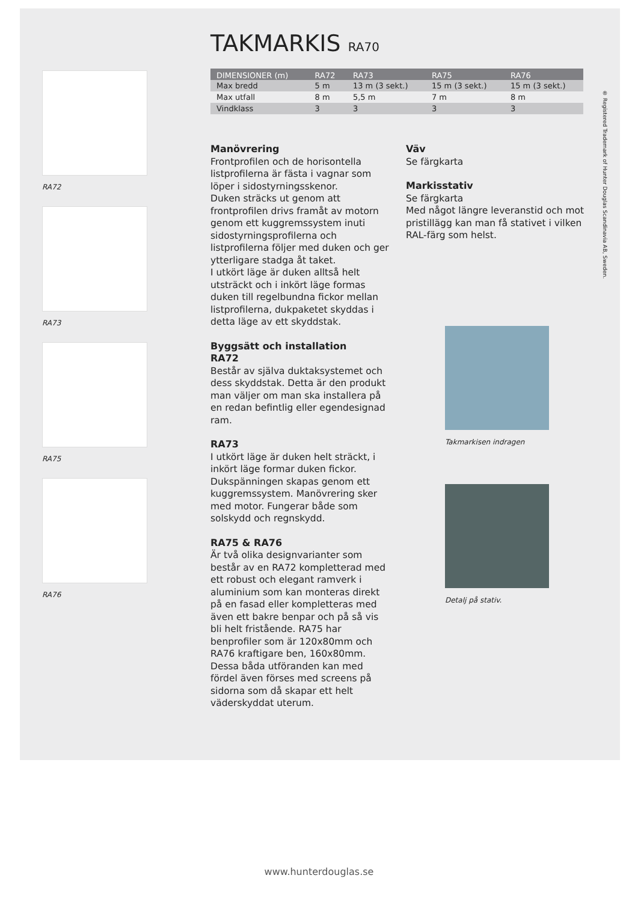RA72
RA73
RA75
RA76
TAKMARKIS RA70
| DIMENSIONER (m) | RA72 | RA73 | RA75 | RA76 |
| --- | --- | --- | --- | --- |
| Max bredd | 5 m | 13 m (3 sekt.) | 15 m (3 sekt.) | 15 m (3 sekt.) |
| Max utfall | 8 m | 5,5 m | 7 m | 8 m |
| Vindklass | 3 | 3 | 3 | 3 |
Manövrering
Frontprofilen och de horisontella listprofilerna är fästa i vagnar som löper i sidostyrningsskenor.
Duken sträcks ut genom att frontprofilen drivs framåt av motorn genom ett kuggremssystem inuti sidostyrningsprofilerna och listprofilerna följer med duken och ger ytterligare stadga åt taket.
I utkört läge är duken alltså helt utsträckt och i inkört läge formas duken till regelbundna fickor mellan listprofilerna, dukpaketet skyddas i detta läge av ett skyddstak.
Byggsätt och installation
RA72
Består av själva duktaksystemet och dess skyddstak. Detta är den produkt man väljer om man ska installera på en redan befintlig eller egendesignad ram.
RA73
I utkört läge är duken helt sträckt, i inkört läge formar duken fickor. Dukspänningen skapas genom ett kuggremssystem. Manövrering sker med motor. Fungerar både som solskydd och regnskydd.
RA75 & RA76
Är två olika designvarianter som består av en RA72 kompletterad med ett robust och elegant ramverk i aluminium som kan monteras direkt på en fasad eller kompletteras med även ett bakre benpar och på så vis bli helt fristående. RA75 har benprofiler som är 120x80mm och RA76 kraftigare ben, 160x80mm.
Dessa båda utföranden kan med fördel även förses med screens på sidorna som då skapar ett helt väderskyddat uterum.
Väv
Se färgkarta
Markisstativ
Se färgkarta
Med något längre leveranstid och mot pristillägg kan man få stativet i vilken RAL-färg som helst.
Takmarkisen indragen
Detalj på stativ.
® Registered Trademark of Hunter Douglas Scandinavia AB, Sweden.
www.hunterdouglas.se